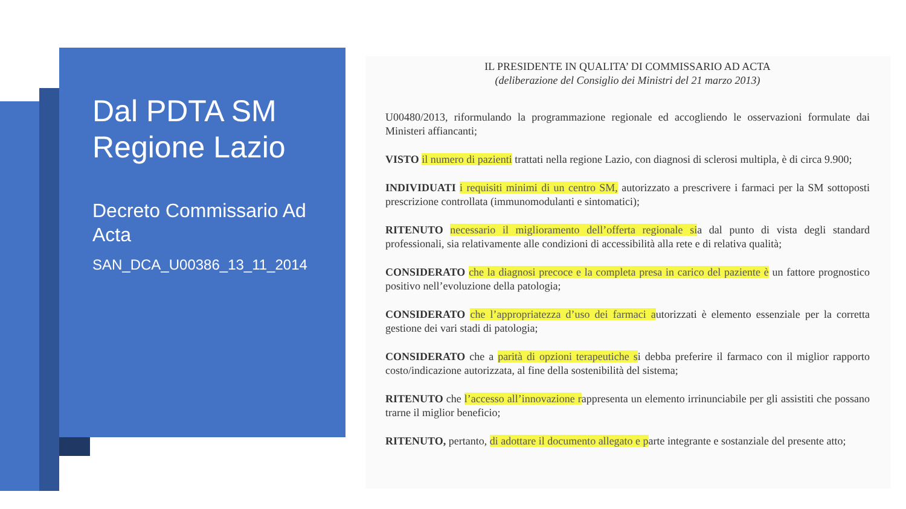Dal PDTA SM Regione Lazio
Decreto Commissario Ad Acta
SAN_DCA_U00386_13_11_2014
IL PRESIDENTE IN QUALITA’ DI COMMISSARIO AD ACTA
(deliberazione del Consiglio dei Ministri del 21 marzo 2013)
U00480/2013, riformulando la programmazione regionale ed accogliendo le osservazioni formulate dai Ministeri affiancanti;
VISTO il numero di pazienti trattati nella regione Lazio, con diagnosi di sclerosi multipla, è di circa 9.900;
INDIVIDUATI i requisiti minimi di un centro SM, autorizzato a prescrivere i farmaci per la SM sottoposti prescrizione controllata (immunomodulanti e sintomatici);
RITENUTO necessario il miglioramento dell’offerta regionale sia dal punto di vista degli standard professionali, sia relativamente alle condizioni di accessibilità alla rete e di relativa qualità;
CONSIDERATO che la diagnosi precoce e la completa presa in carico del paziente è un fattore prognostico positivo nell’evoluzione della patologia;
CONSIDERATO che l’appropriatezza d’uso dei farmaci autorizzati è elemento essenziale per la corretta gestione dei vari stadi di patologia;
CONSIDERATO che a parità di opzioni terapeutiche si debba preferire il farmaco con il miglior rapporto costo/indicazione autorizzata, al fine della sostenibilità del sistema;
RITENUTO che l’accesso all’innovazione rappresenta un elemento irrinunciabile per gli assistiti che possano trarne il miglior beneficio;
RITENUTO, pertanto, di adottare il documento allegato e parte integrante e sostanziale del presente atto;